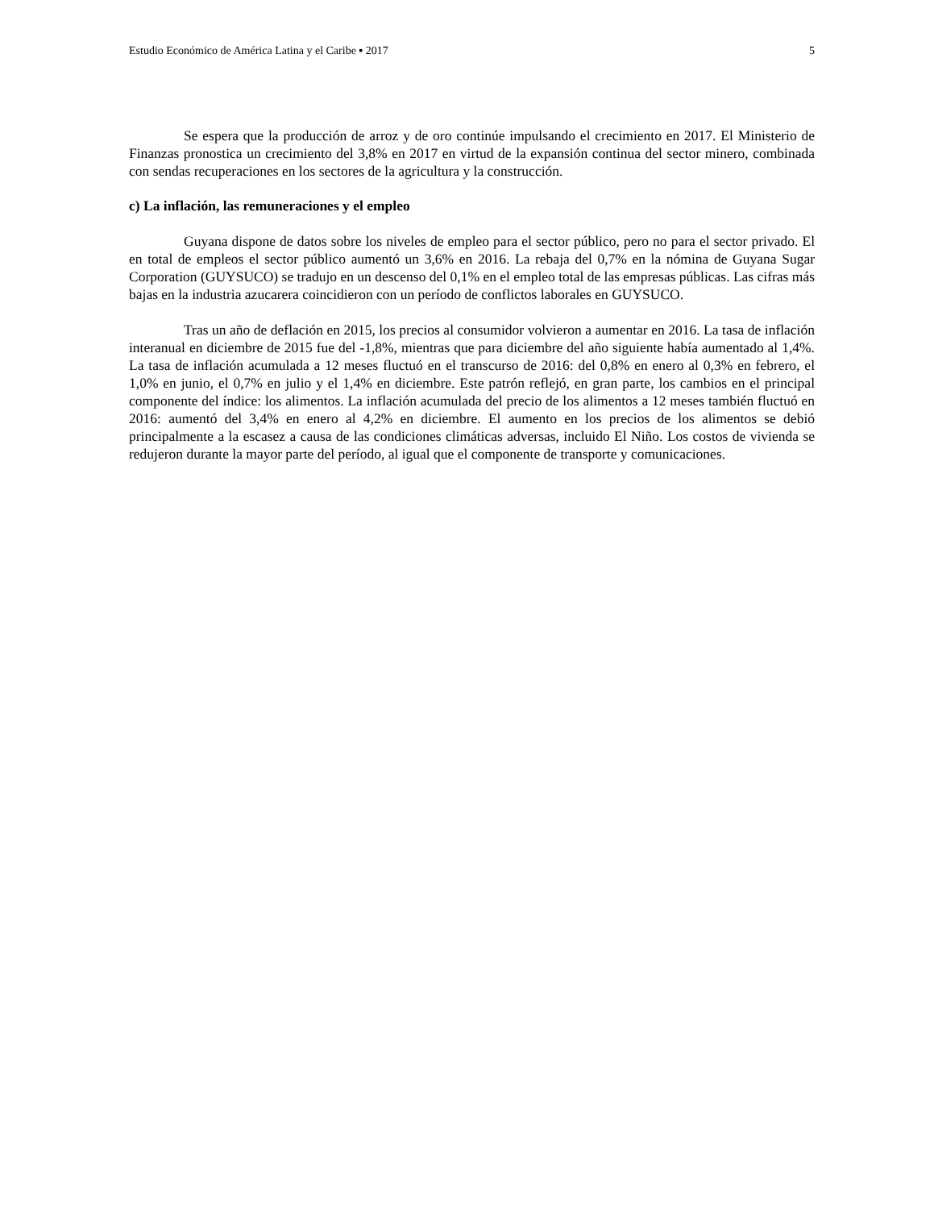Estudio Económico de América Latina y el Caribe ▪ 2017 5
Se espera que la producción de arroz y de oro continúe impulsando el crecimiento en 2017. El Ministerio de Finanzas pronostica un crecimiento del 3,8% en 2017 en virtud de la expansión continua del sector minero, combinada con sendas recuperaciones en los sectores de la agricultura y la construcción.
c) La inflación, las remuneraciones y el empleo
Guyana dispone de datos sobre los niveles de empleo para el sector público, pero no para el sector privado. El en total de empleos el sector público aumentó un 3,6% en 2016. La rebaja del 0,7% en la nómina de Guyana Sugar Corporation (GUYSUCO) se tradujo en un descenso del 0,1% en el empleo total de las empresas públicas. Las cifras más bajas en la industria azucarera coincidieron con un período de conflictos laborales en GUYSUCO.
Tras un año de deflación en 2015, los precios al consumidor volvieron a aumentar en 2016. La tasa de inflación interanual en diciembre de 2015 fue del -1,8%, mientras que para diciembre del año siguiente había aumentado al 1,4%. La tasa de inflación acumulada a 12 meses fluctuó en el transcurso de 2016: del 0,8% en enero al 0,3% en febrero, el 1,0% en junio, el 0,7% en julio y el 1,4% en diciembre. Este patrón reflejó, en gran parte, los cambios en el principal componente del índice: los alimentos. La inflación acumulada del precio de los alimentos a 12 meses también fluctuó en 2016: aumentó del 3,4% en enero al 4,2% en diciembre. El aumento en los precios de los alimentos se debió principalmente a la escasez a causa de las condiciones climáticas adversas, incluido El Niño. Los costos de vivienda se redujeron durante la mayor parte del período, al igual que el componente de transporte y comunicaciones.